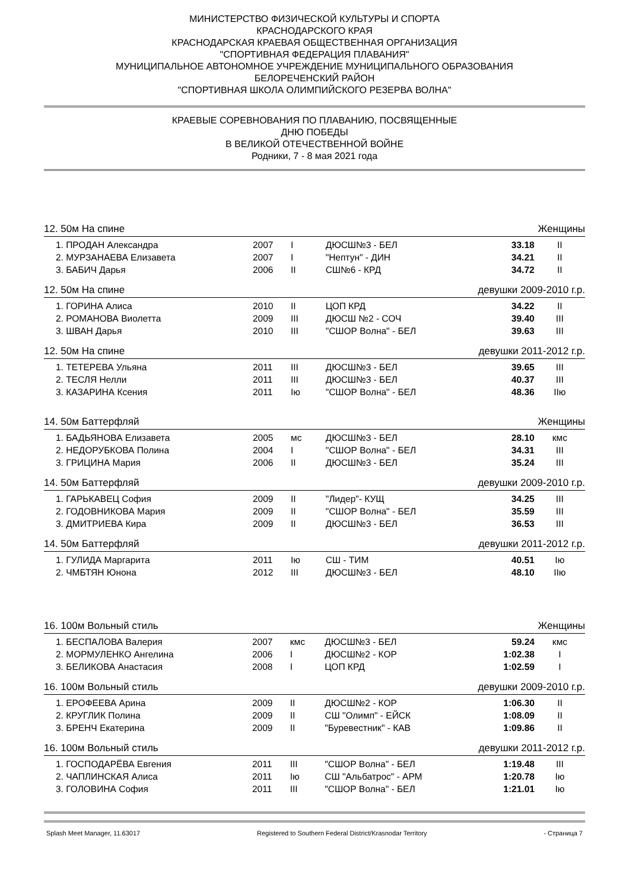МИНИСТЕРСТВО ФИЗИЧЕСКОЙ КУЛЬТУРЫ И СПОРТА
КРАСНОДАРСКОГО КРАЯ
КРАСНОДАРСКАЯ КРАЕВАЯ ОБЩЕСТВЕННАЯ ОРГАНИЗАЦИЯ
"СПОРТИВНАЯ ФЕДЕРАЦИЯ ПЛАВАНИЯ"
МУНИЦИПАЛЬНОЕ АВТОНОМНОЕ УЧРЕЖДЕНИЕ МУНИЦИПАЛЬНОГО ОБРАЗОВАНИЯ
БЕЛОРЕЧЕНСКИЙ РАЙОН
"СПОРТИВНАЯ ШКОЛА ОЛИМПИЙСКОГО РЕЗЕРВА ВОЛНА"
КРАЕВЫЕ СОРЕВНОВАНИЯ ПО ПЛАВАНИЮ, ПОСВЯЩЕННЫЕ
ДНЮ ПОБЕДЫ
В ВЕЛИКОЙ ОТЕЧЕСТВЕННОЙ ВОЙНЕ
Родники, 7 - 8 мая 2021 года
12. 50м На спине Женщины
| 1. ПРОДАН Александра | 2007 | I | ДЮСШ№3 - БЕЛ | 33.18 | II |
| 2. МУРЗАНАЕВА Елизавета | 2007 | I | "Нептун" - ДИН | 34.21 | II |
| 3. БАБИЧ Дарья | 2006 | II | СШ№6 - КРД | 34.72 | II |
12. 50м На спине девушки 2009-2010 г.р.
| 1. ГОРИНА Алиса | 2010 | II | ЦОП КРД | 34.22 | II |
| 2. РОМАНОВА Виолетта | 2009 | III | ДЮСШ №2 - СОЧ | 39.40 | III |
| 3. ШВАН Дарья | 2010 | III | "СШОР Волна" - БЕЛ | 39.63 | III |
12. 50м На спине девушки 2011-2012 г.р.
| 1. ТЕТЕРЕВА Ульяна | 2011 | III | ДЮСШ№3 - БЕЛ | 39.65 | III |
| 2. ТЕСЛЯ Нелли | 2011 | III | ДЮСШ№3 - БЕЛ | 40.37 | III |
| 3. КАЗАРИНА Ксения | 2011 | Iю | "СШОР Волна" - БЕЛ | 48.36 | IIю |
14. 50м Баттерфляй Женщины
| 1. БАДЬЯНОВА Елизавета | 2005 | мс | ДЮСШ№3 - БЕЛ | 28.10 | кмс |
| 2. НЕДОРУБКОВА Полина | 2004 | I | "СШОР Волна" - БЕЛ | 34.31 | III |
| 3. ГРИЦИНА Мария | 2006 | II | ДЮСШ№3 - БЕЛ | 35.24 | III |
14. 50м Баттерфляй девушки 2009-2010 г.р.
| 1. ГАРЬКАВЕЦ София | 2009 | II | "Лидер"- КУЩ | 34.25 | III |
| 2. ГОДОВНИКОВА Мария | 2009 | II | "СШОР Волна" - БЕЛ | 35.59 | III |
| 3. ДМИТРИЕВА Кира | 2009 | II | ДЮСШ№3 - БЕЛ | 36.53 | III |
14. 50м Баттерфляй девушки 2011-2012 г.р.
| 1. ГУЛИДА Маргарита | 2011 | Iю | СШ - ТИМ | 40.51 | Iю |
| 2. ЧМБТЯН Юнона | 2012 | III | ДЮСШ№3 - БЕЛ | 48.10 | IIю |
16. 100м Вольный стиль Женщины
| 1. БЕСПАЛОВА Валерия | 2007 | кмс | ДЮСШ№3 - БЕЛ | 59.24 | кмс |
| 2. МОРМУЛЕНКО Ангелина | 2006 | I | ДЮСШ№2 - КОР | 1:02.38 | I |
| 3. БЕЛИКОВА Анастасия | 2008 | I | ЦОП КРД | 1:02.59 | I |
16. 100м Вольный стиль девушки 2009-2010 г.р.
| 1. ЕРОФЕЕВА Арина | 2009 | II | ДЮСШ№2 - КОР | 1:06.30 | II |
| 2. КРУГЛИК Полина | 2009 | II | СШ "Олимп" - ЕЙСК | 1:08.09 | II |
| 3. БРЕНЧ Екатерина | 2009 | II | "Буревестник" - КАВ | 1:09.86 | II |
16. 100м Вольный стиль девушки 2011-2012 г.р.
| 1. ГОСПОДАРЁВА Евгения | 2011 | III | "СШОР Волна" - БЕЛ | 1:19.48 | III |
| 2. ЧАПЛИНСКАЯ Алиса | 2011 | Iю | СШ "Альбатрос" - АРМ | 1:20.78 | Iю |
| 3. ГОЛОВИНА София | 2011 | III | "СШОР Волна" - БЕЛ | 1:21.01 | Iю |
Splash Meet Manager, 11.63017 Registered to Southern Federal District/Krasnodar Territory - Страница 7